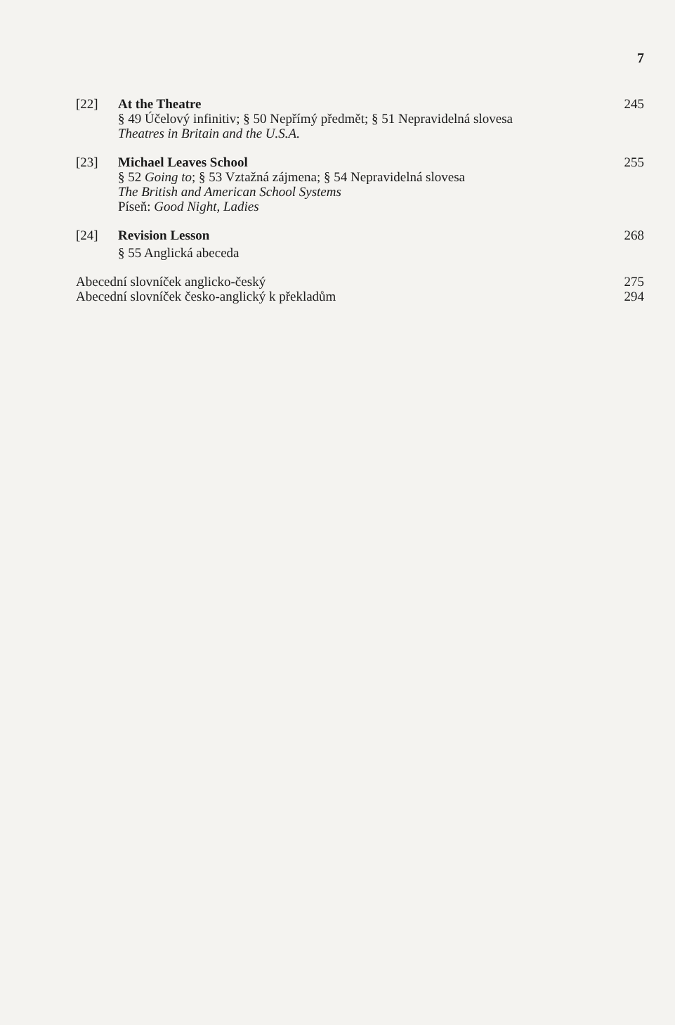7
[22] At the Theatre
§ 49 Účelový infinitiv; § 50 Nepřímý předmět; § 51 Nepravidelná slovesa
Theatres in Britain and the U.S.A.
245
[23] Michael Leaves School
§ 52 Going to; § 53 Vztažná zájmena; § 54 Nepravidelná slovesa
The British and American School Systems
Píseň: Good Night, Ladies
255
[24] Revision Lesson
§ 55 Anglická abeceda
268
Abecední slovníček anglicko-český 275
Abecední slovníček česko-anglický k překladům 294